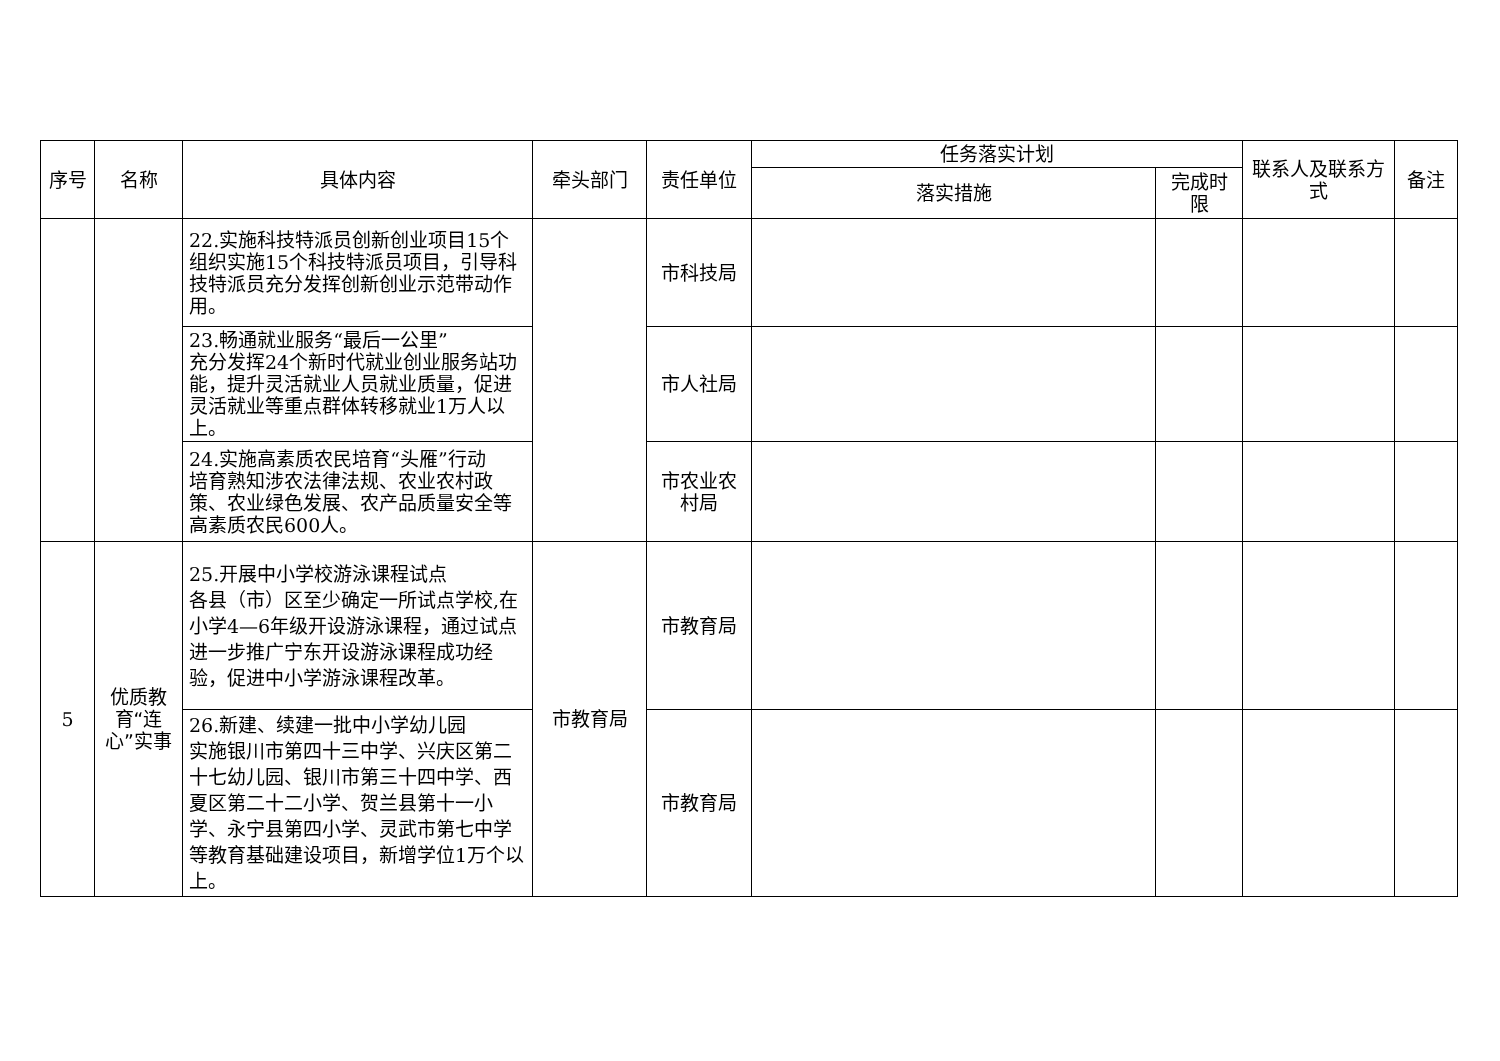| 序号 | 名称 | 具体内容 | 牵头部门 | 责任单位 | 任务落实计划 | | 联系人及联系方式 | 备注 |
| --- | --- | --- | --- | --- | --- | --- | --- | --- |
| | | | | | 落实措施 | 完成时限 | | |
| | | 22.实施科技特派员创新创业项目15个 组织实施15个科技特派员项目，引导科技特派员充分发挥创新创业示范带动作用。 | | 市科技局 | | | | |
| | | 23.畅通就业服务“最后一公里” 充分发挥24个新时代就业创业服务站功能，提升灵活就业人员就业质量，促进灵活就业等重点群体转移就业1万人以上。 | | 市人社局 | | | | |
| | | 24.实施高素质农民培育“头雁”行动 培育熟知涉农法律法规、农业农村政策、农业绿色发展、农产品质量安全等高素质农民600人。 | | 市农业农村局 | | | | |
| 5 | 优质教育“连心”实事 | 25.开展中小学校游泳课程试点 各县（市）区至少确定一所试点学校,在小学4—6年级开设游泳课程，通过试点进一步推广宁东开设游泳课程成功经验，促进中小学游泳课程改革。 | 市教育局 | 市教育局 | | | | |
| | | 26.新建、续建一批中小学幼儿园 实施银川市第四十三中学、兴庆区第二十七幼儿园、银川市第三十四中学、西夏区第二十二小学、贺兰县第十一小学、永宁县第四小学、灵武市第七中学等教育基础建设项目，新增学位1万个以上。 | | 市教育局 | | | | |